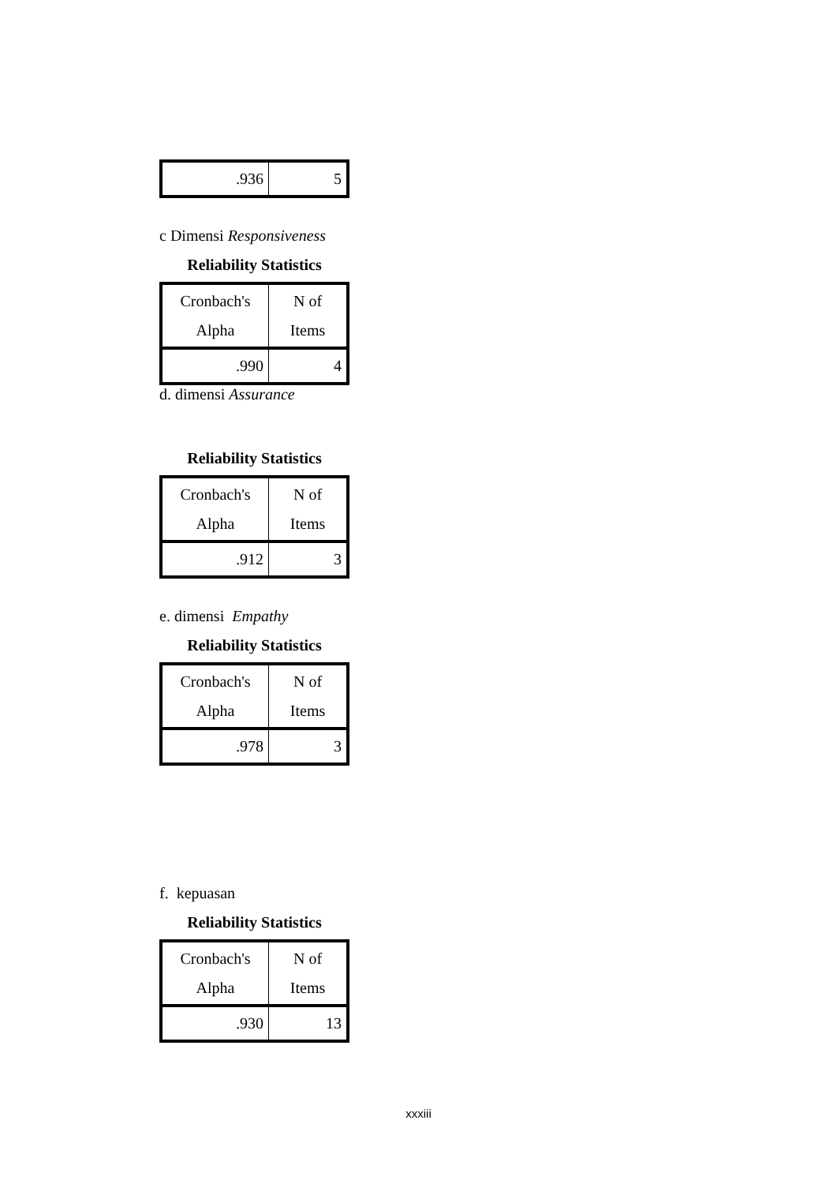| .936 | 5 |
c Dimensi Responsiveness
Reliability Statistics
| Cronbach's Alpha | N of Items |
| .990 | 4 |
d. dimensi Assurance
Reliability Statistics
| Cronbach's Alpha | N of Items |
| .912 | 3 |
e. dimensi Empathy
Reliability Statistics
| Cronbach's Alpha | N of Items |
| .978 | 3 |
f. kepuasan
Reliability Statistics
| Cronbach's Alpha | N of Items |
| .930 | 13 |
xxxiii